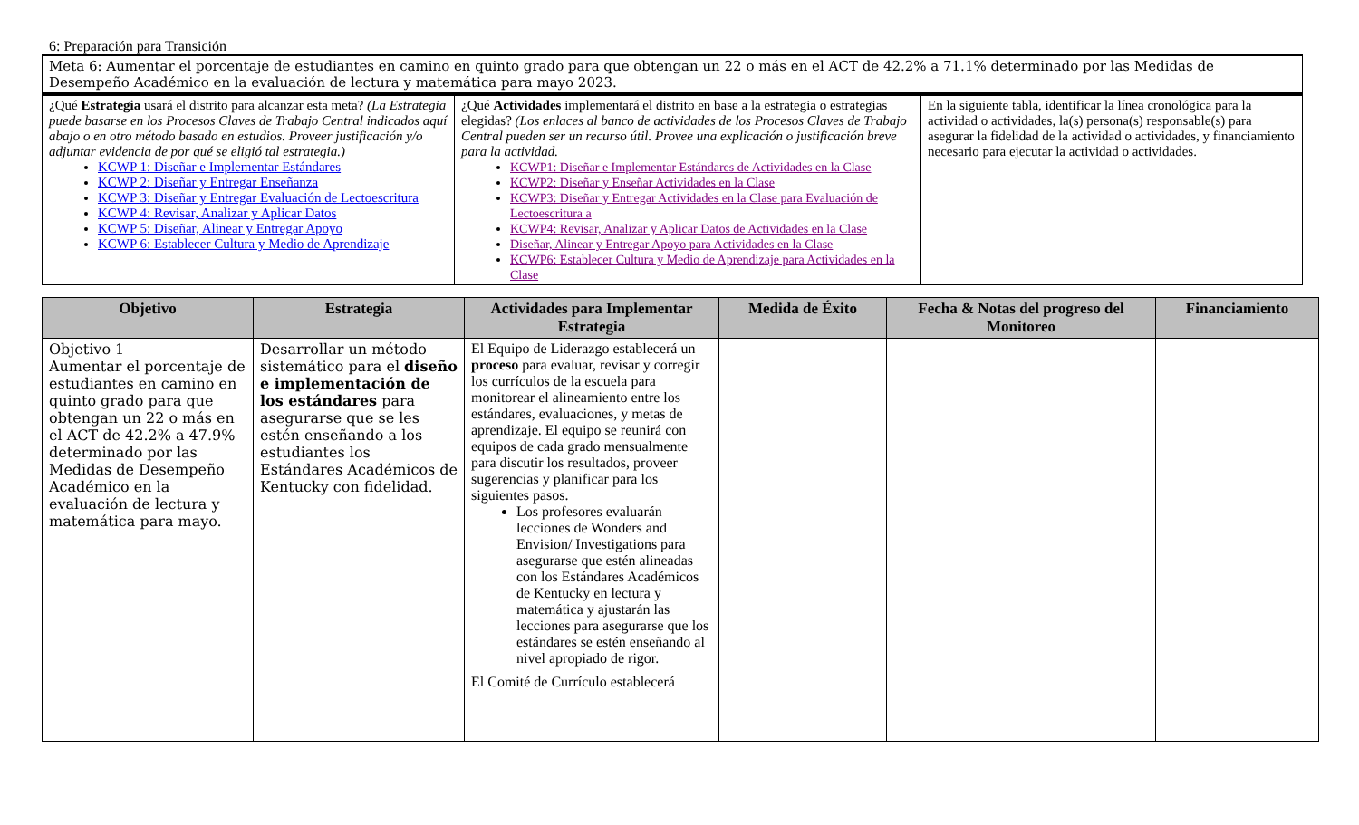6: Preparación para Transición
| Meta 6: Aumentar el porcentaje de estudiantes en camino en quinto grado para que obtengan un 22 o más en el ACT de 42.2% a 71.1% determinado por las Medidas de Desempeño Académico en la evaluación de lectura y matemática para mayo 2023. | | |
| ¿Qué Estrategia usará el distrito para alcanzar esta meta? (La Estrategia puede basarse en los Procesos Claves de Trabajo Central indicados aquí abajo o en otro método basado en estudios. Proveer justificación y/o adjuntar evidencia de por qué se eligió tal estrategia.) KCWP 1: Diseñar e Implementar Estándares KCWP 2: Diseñar y Entregar Enseñanza KCWP 3: Diseñar y Entregar Evaluación de Lectoescritura KCWP 4: Revisar, Analizar y Aplicar Datos KCWP 5: Diseñar, Alinear y Entregar Apoyo KCWP 6: Establecer Cultura y Medio de Aprendizaje | ¿Qué Actividades implementará el distrito en base a la estrategia o estrategias elegidas? (Los enlaces al banco de actividades de los Procesos Claves de Trabajo Central pueden ser un recurso útil. Provee una explicación o justificación breve para la actividad. KCWP1: Diseñar e Implementar Estándares de Actividades en la Clase KCWP2: Diseñar y Enseñar Actividades en la Clase KCWP3: Diseñar y Entregar Actividades en la Clase para Evaluación de Lectoescritura a KCWP4: Revisar, Analizar y Aplicar Datos de Actividades en la Clase Diseñar, Alinear y Entregar Apoyo para Actividades en la Clase KCWP6: Establecer Cultura y Medio de Aprendizaje para Actividades en la Clase | En la siguiente tabla, identificar la línea cronológica para la actividad o actividades, la(s) persona(s) responsable(s) para asegurar la fidelidad de la actividad o actividades, y financiamiento necesario para ejecutar la actividad o actividades. |
| Objetivo | Estrategia | Actividades para Implementar Estrategia | Medida de Éxito | Fecha & Notas del progreso del Monitoreo | Financiamiento |
| --- | --- | --- | --- | --- | --- |
| Objetivo 1 Aumentar el porcentaje de estudiantes en camino en quinto grado para que obtengan un 22 o más en el ACT de 42.2% a 47.9% determinado por las Medidas de Desempeño Académico en la evaluación de lectura y matemática para mayo. | Desarrollar un método sistemático para el diseño e implementación de los estándares para asegurarse que se les estén enseñando a los estudiantes los Estándares Académicos de Kentucky con fidelidad. | El Equipo de Liderazgo establecerá un proceso para evaluar, revisar y corregir los currículos de la escuela para monitorear el alineamiento entre los estándares, evaluaciones, y metas de aprendizaje. El equipo se reunirá con equipos de cada grado mensualmente para discutir los resultados, proveer sugerencias y planificar para los siguientes pasos. Los profesores evaluarán lecciones de Wonders and Envision/ Investigations para asegurarse que estén alineadas con los Estándares Académicos de Kentucky en lectura y matemática y ajustarán las lecciones para asegurarse que los estándares se estén enseñando al nivel apropiado de rigor. El Comité de Currículo establecerá | | | |